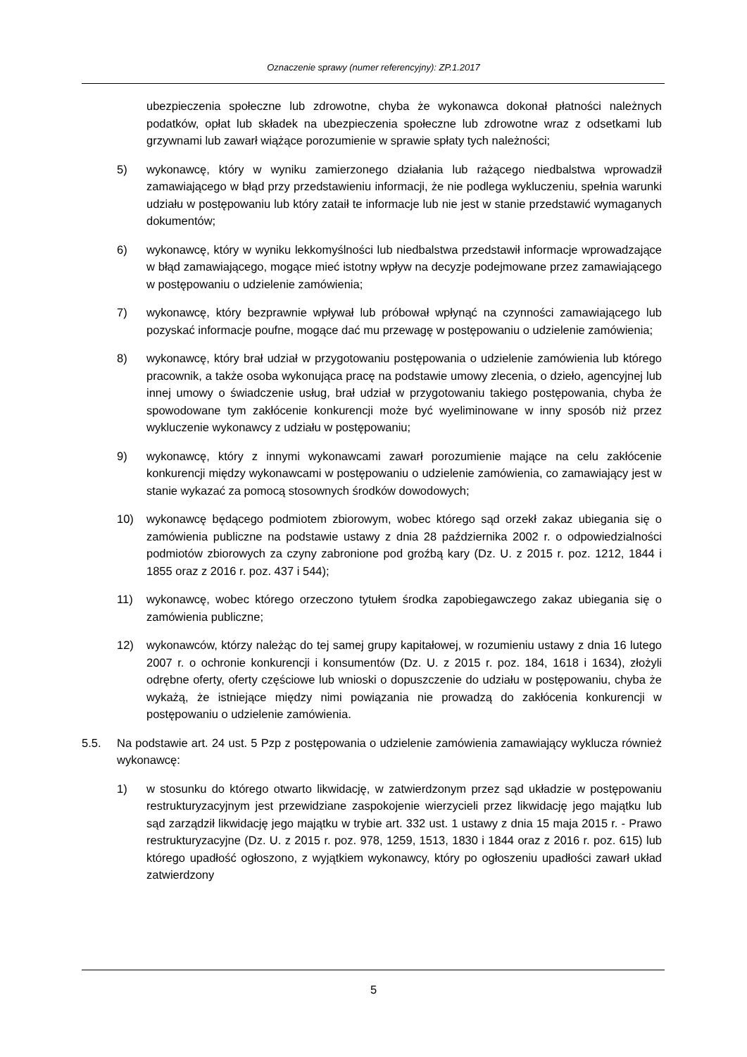Oznaczenie sprawy (numer referencyjny): ZP.1.2017
ubezpieczenia społeczne lub zdrowotne, chyba że wykonawca dokonał płatności należnych podatków, opłat lub składek na ubezpieczenia społeczne lub zdrowotne wraz z odsetkami lub grzywnami lub zawarł wiążące porozumienie w sprawie spłaty tych należności;
5) wykonawcę, który w wyniku zamierzonego działania lub rażącego niedbalstwa wprowadził zamawiającego w błąd przy przedstawieniu informacji, że nie podlega wykluczeniu, spełnia warunki udziału w postępowaniu lub który zataił te informacje lub nie jest w stanie przedstawić wymaganych dokumentów;
6) wykonawcę, który w wyniku lekkomyślności lub niedbalstwa przedstawił informacje wprowadzające w błąd zamawiającego, mogące mieć istotny wpływ na decyzje podejmowane przez zamawiającego w postępowaniu o udzielenie zamówienia;
7) wykonawcę, który bezprawnie wpływał lub próbował wpłynąć na czynności zamawiającego lub pozyskać informacje poufne, mogące dać mu przewagę w postępowaniu o udzielenie zamówienia;
8) wykonawcę, który brał udział w przygotowaniu postępowania o udzielenie zamówienia lub którego pracownik, a także osoba wykonująca pracę na podstawie umowy zlecenia, o dzieło, agencyjnej lub innej umowy o świadczenie usług, brał udział w przygotowaniu takiego postępowania, chyba że spowodowane tym zakłócenie konkurencji może być wyeliminowane w inny sposób niż przez wykluczenie wykonawcy z udziału w postępowaniu;
9) wykonawcę, który z innymi wykonawcami zawarł porozumienie mające na celu zakłócenie konkurencji między wykonawcami w postępowaniu o udzielenie zamówienia, co zamawiający jest w stanie wykazać za pomocą stosownych środków dowodowych;
10) wykonawcę będącego podmiotem zbiorowym, wobec którego sąd orzekł zakaz ubiegania się o zamówienia publiczne na podstawie ustawy z dnia 28 października 2002 r. o odpowiedzialności podmiotów zbiorowych za czyny zabronione pod groźbą kary (Dz. U. z 2015 r. poz. 1212, 1844 i 1855 oraz z 2016 r. poz. 437 i 544);
11) wykonawcę, wobec którego orzeczono tytułem środka zapobiegawczego zakaz ubiegania się o zamówienia publiczne;
12) wykonawców, którzy należąc do tej samej grupy kapitałowej, w rozumieniu ustawy z dnia 16 lutego 2007 r. o ochronie konkurencji i konsumentów (Dz. U. z 2015 r. poz. 184, 1618 i 1634), złożyli odrębne oferty, oferty częściowe lub wnioski o dopuszczenie do udziału w postępowaniu, chyba że wykażą, że istniejące między nimi powiązania nie prowadzą do zakłócenia konkurencji w postępowaniu o udzielenie zamówienia.
5.5. Na podstawie art. 24 ust. 5 Pzp z postępowania o udzielenie zamówienia zamawiający wyklucza również wykonawcę:
1) w stosunku do którego otwarto likwidację, w zatwierdzonym przez sąd układzie w postępowaniu restrukturyzacyjnym jest przewidziane zaspokojenie wierzycieli przez likwidację jego majątku lub sąd zarządził likwidację jego majątku w trybie art. 332 ust. 1 ustawy z dnia 15 maja 2015 r. - Prawo restrukturyzacyjne (Dz. U. z 2015 r. poz. 978, 1259, 1513, 1830 i 1844 oraz z 2016 r. poz. 615) lub którego upadłość ogłoszono, z wyjątkiem wykonawcy, który po ogłoszeniu upadłości zawarł układ zatwierdzony
5